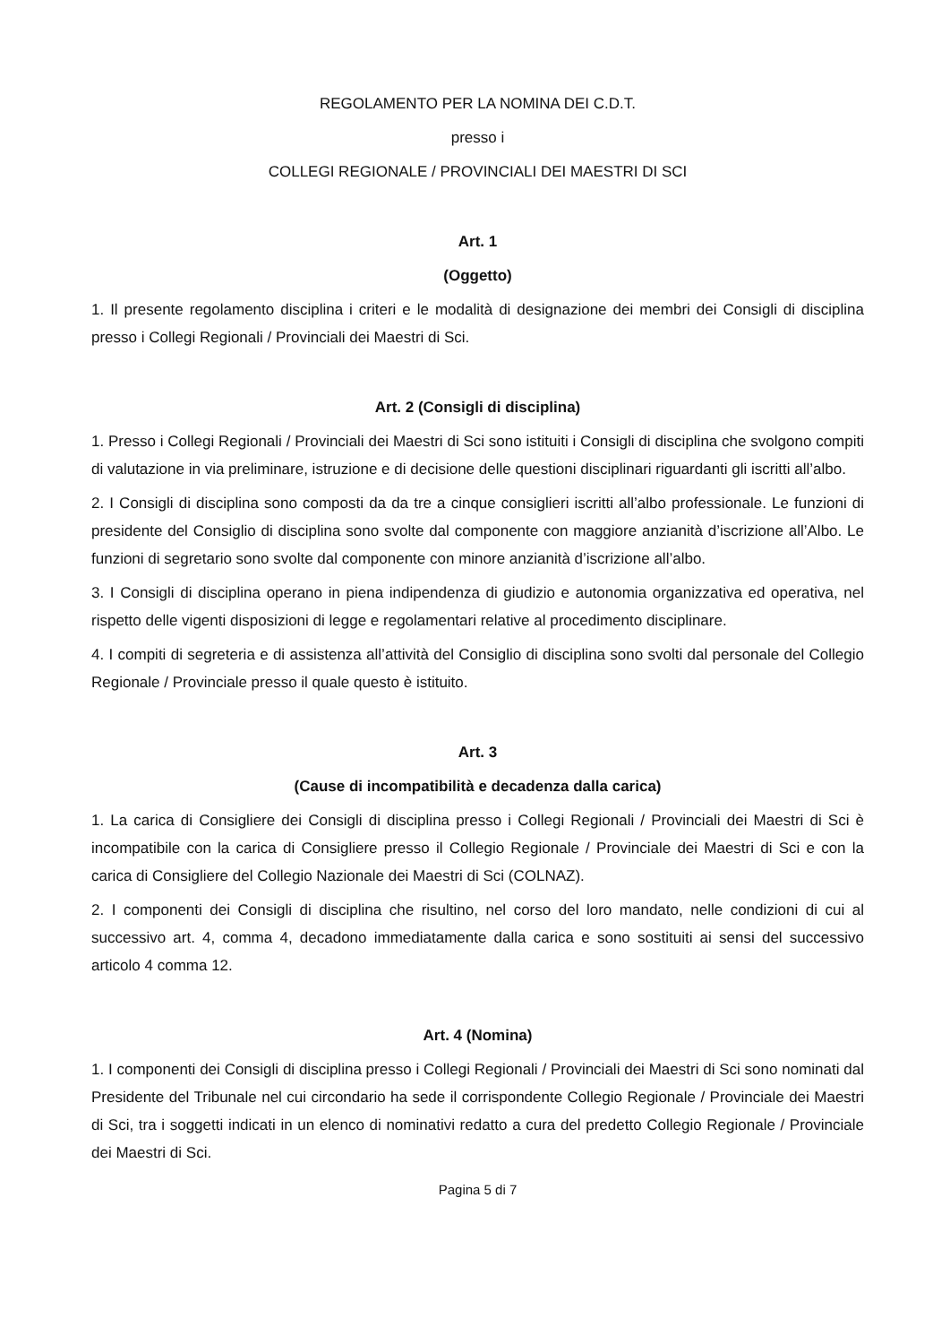REGOLAMENTO PER LA NOMINA DEI C.D.T.
presso i
COLLEGI REGIONALE / PROVINCIALI DEI MAESTRI DI SCI
Art. 1
(Oggetto)
1. Il presente regolamento disciplina i criteri e le modalità di designazione dei membri dei Consigli di disciplina presso i Collegi Regionali / Provinciali dei Maestri di Sci.
Art. 2 (Consigli di disciplina)
1. Presso i Collegi Regionali / Provinciali dei Maestri di Sci sono istituiti i Consigli di disciplina che svolgono compiti di valutazione in via preliminare, istruzione e di decisione delle questioni disciplinari riguardanti gli iscritti all’albo.
2. I Consigli di disciplina sono composti da da tre a cinque consiglieri iscritti all’albo professionale. Le funzioni di presidente del Consiglio di disciplina sono svolte dal componente con maggiore anzianità d’iscrizione all’Albo. Le funzioni di segretario sono svolte dal componente con minore anzianità d’iscrizione all’albo.
3. I Consigli di disciplina operano in piena indipendenza di giudizio e autonomia organizzativa ed operativa, nel rispetto delle vigenti disposizioni di legge e regolamentari relative al procedimento disciplinare.
4. I compiti di segreteria e di assistenza all’attività del Consiglio di disciplina sono svolti dal personale del Collegio Regionale / Provinciale presso il quale questo è istituito.
Art. 3
(Cause di incompatibilità e decadenza dalla carica)
1. La carica di Consigliere dei Consigli di disciplina presso i Collegi Regionali / Provinciali dei Maestri di Sci è incompatibile con la carica di Consigliere presso il Collegio Regionale / Provinciale dei Maestri di Sci e con la carica di Consigliere del Collegio Nazionale dei Maestri di Sci (COLNAZ).
2. I componenti dei Consigli di disciplina che risultino, nel corso del loro mandato, nelle condizioni di cui al successivo art. 4, comma 4, decadono immediatamente dalla carica e sono sostituiti ai sensi del successivo articolo 4 comma 12.
Art. 4 (Nomina)
1. I componenti dei Consigli di disciplina presso i Collegi Regionali / Provinciali dei Maestri di Sci sono nominati dal Presidente del Tribunale nel cui circondario ha sede il corrispondente Collegio Regionale / Provinciale dei Maestri di Sci, tra i soggetti indicati in un elenco di nominativi redatto a cura del predetto Collegio Regionale / Provinciale dei Maestri di Sci.
Pagina 5 di 7